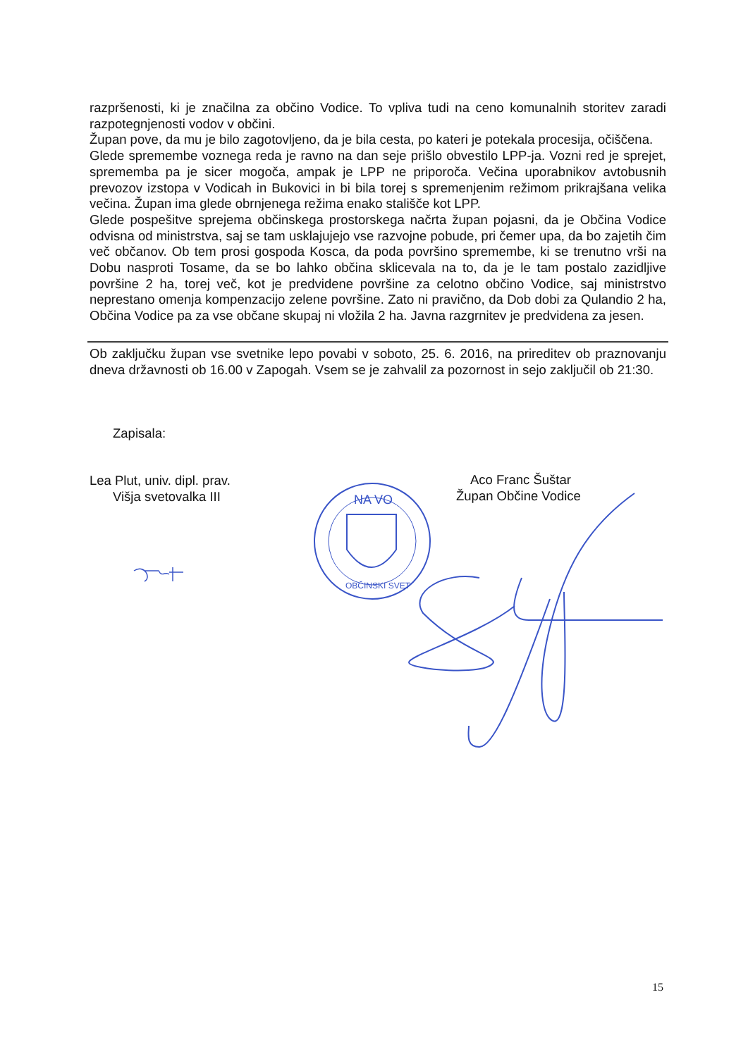razpršenosti, ki je značilna za občino Vodice. To vpliva tudi na ceno komunalnih storitev zaradi razpotegnjenosti vodov v občini.
Župan pove, da mu je bilo zagotovljeno, da je bila cesta, po kateri je potekala procesija, očiščena.
Glede spremembe voznega reda je ravno na dan seje prišlo obvestilo LPP-ja. Vozni red je sprejet, sprememba pa je sicer mogoča, ampak je LPP ne priporoča. Večina uporabnikov avtobusnih prevozov izstopa v Vodicah in Bukovici in bi bila torej s spremenjenim režimom prikrajšana velika večina. Župan ima glede obrnjenega režima enako stališče kot LPP.
Glede pospešitve sprejema občinskega prostorskega načrta župan pojasni, da je Občina Vodice odvisna od ministrstva, saj se tam usklajujejo vse razvojne pobude, pri čemer upa, da bo zajetih čim več občanov. Ob tem prosi gospoda Kosca, da poda površino spremembe, ki se trenutno vrši na Dobu nasproti Tosame, da se bo lahko občina sklicevala na to, da je le tam postalo zazidljive površine 2 ha, torej več, kot je predvidene površine za celotno občino Vodice, saj ministrstvo neprestano omenja kompenzacijo zelene površine. Zato ni pravično, da Dob dobi za Qulandio 2 ha, Občina Vodice pa za vse občane skupaj ni vložila 2 ha. Javna razgrnitev je predvidena za jesen.
Ob zaključku župan vse svetnike lepo povabi v soboto, 25. 6. 2016, na prireditev ob praznovanju dneva državnosti ob 16.00 v Zapogah. Vsem se je zahvalil za pozornost in sejo zaključil ob 21:30.
Zapisala:
Lea Plut, univ. dipl. prav.
Višja svetovalka III
Aco Franc Šuštar
Župan Občine Vodice
NA VO
OBČINSKI SVET
15